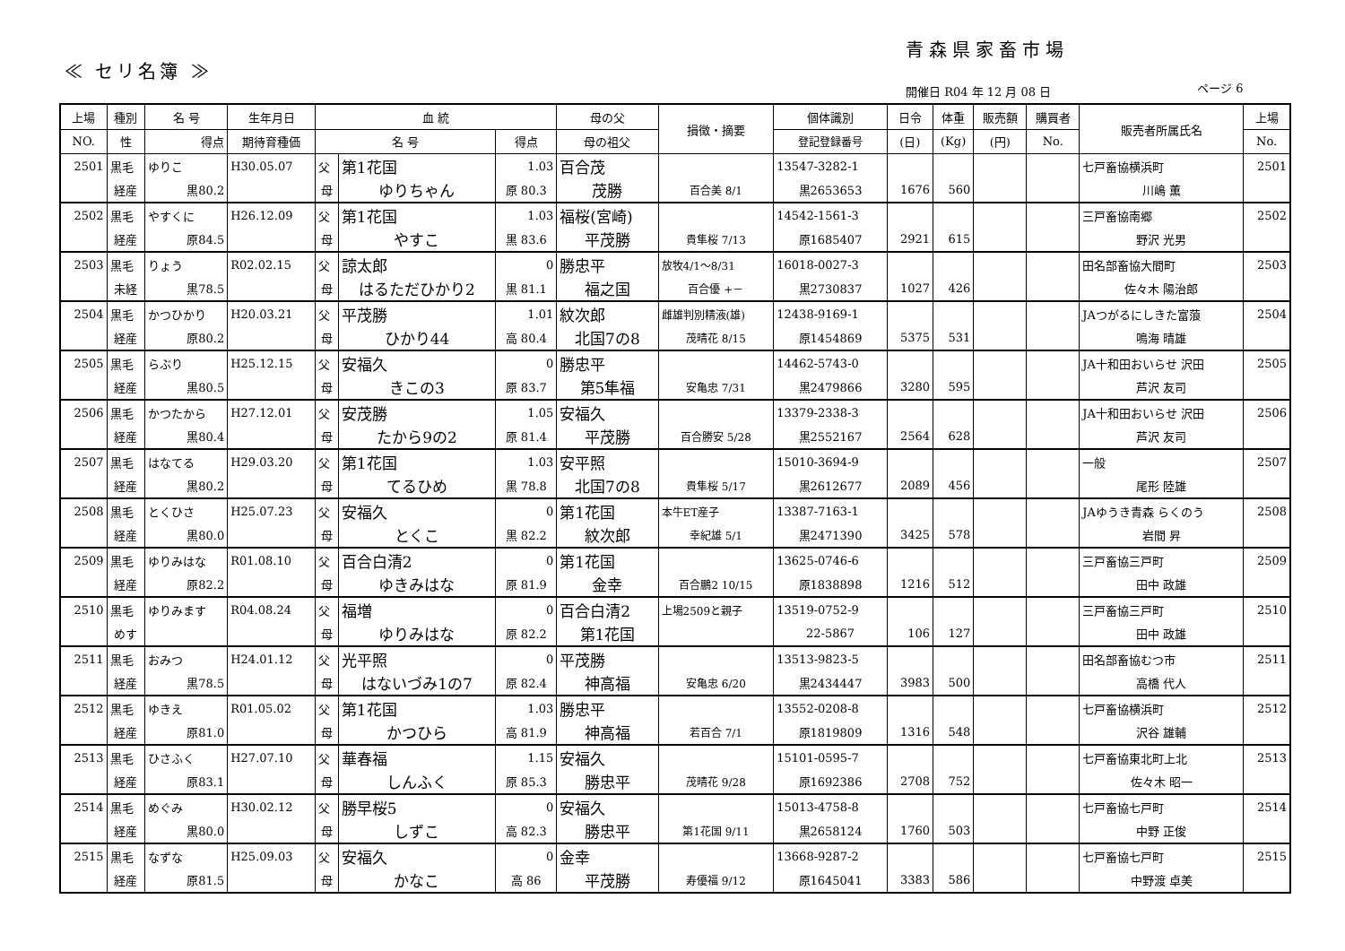青森県家畜市場
≪ セリ名簿 ≫
開催日 R04 年 12 月 08 日 ページ 6
| 上場 | 種別 | 名 号 | 生年月日 | 血 統 | | | 母の父 | 損徴・摘要 | 個体識別 | 日令 | 体重 | 販売額 | 購買者 | 販売者所属氏名 | 上場 |
| --- | --- | --- | --- | --- | --- | --- | --- | --- | --- | --- | --- | --- | --- | --- | --- |
| NO. | 性 | 得点 | 期待育種価 | 名 号 | | 得点 | 母の祖父 | | 登記登録番号 | (日) | (Kg) | (円) | No. | | No. |
| 2501 | 黒毛 | ゆりこ | H30.05.07 | 父 | 第1花国 | 1.03 | 百合茂 | | 13547-3282-1 | | | | | 七戸畜協横浜町 | 2501 |
| | 経産 | 黒80.2 | | 母 | ゆりちゃん | 原 80.3 | 茂勝 | 百合美 8/1 | 黒2653653 | 1676 | 560 | | | 川嶋 薫 | |
| 2502 | 黒毛 | やすくに | H26.12.09 | 父 | 第1花国 | 1.03 | 福桜(宮崎) | | 14542-1561-3 | | | | | 三戸畜協南郷 | 2502 |
| | 経産 | 原84.5 | | 母 | やすこ | 黒 83.6 | 平茂勝 | 貴隼桜 7/13 | 原1685407 | 2921 | 615 | | | 野沢 光男 | |
| 2503 | 黒毛 | りょう | R02.02.15 | 父 | 諒太郎 | 0 | 勝忠平 | 放牧4/1～8/31 | 16018-0027-3 | | | | | 田名部畜協大間町 | 2503 |
| | 未経 | 黒78.5 | | 母 | はるただひかり2 | 黒 81.1 | 福之国 | 百合優 +－ | 黒2730837 | 1027 | 426 | | | 佐々木 陽治郎 | |
| 2504 | 黒毛 | かつひかり | H20.03.21 | 父 | 平茂勝 | 1.01 | 紋次郎 | 雌雄判別精液(雄) | 12438-9169-1 | | | | | JAつがるにしきた富蒗 | 2504 |
| | 経産 | 原80.2 | | 母 | ひかり44 | 高 80.4 | 北国7の8 | 茂晴花 8/15 | 原1454869 | 5375 | 531 | | | 鳴海 晴雄 | |
| 2505 | 黒毛 | らぶり | H25.12.15 | 父 | 安福久 | 0 | 勝忠平 | | 14462-5743-0 | | | | | JA十和田おいらせ 沢田 | 2505 |
| | 経産 | 黒80.5 | | 母 | きこの3 | 原 83.7 | 第5隼福 | 安亀忠 7/31 | 黒2479866 | 3280 | 595 | | | 芦沢 友司 | |
| 2506 | 黒毛 | かつたから | H27.12.01 | 父 | 安茂勝 | 1.05 | 安福久 | | 13379-2338-3 | | | | | JA十和田おいらせ 沢田 | 2506 |
| | 経産 | 黒80.4 | | 母 | たから9の2 | 原 81.4 | 平茂勝 | 百合勝安 5/28 | 黒2552167 | 2564 | 628 | | | 芦沢 友司 | |
| 2507 | 黒毛 | はなてる | H29.03.20 | 父 | 第1花国 | 1.03 | 安平照 | | 15010-3694-9 | | | | | 一般 | 2507 |
| | 経産 | 黒80.2 | | 母 | てるひめ | 黒 78.8 | 北国7の8 | 貴隼桜 5/17 | 黒2612677 | 2089 | 456 | | | 尾形 陸雄 | |
| 2508 | 黒毛 | とくひさ | H25.07.23 | 父 | 安福久 | 0 | 第1花国 | 本牛ET産子 | 13387-7163-1 | | | | | JAゆうき青森 らくのう | 2508 |
| | 経産 | 黒80.0 | | 母 | とくこ | 黒 82.2 | 紋次郎 | 幸紀雄 5/1 | 黒2471390 | 3425 | 578 | | | 岩間 昇 | |
| 2509 | 黒毛 | ゆりみはな | R01.08.10 | 父 | 百合白清2 | 0 | 第1花国 | | 13625-0746-6 | | | | | 三戸畜協三戸町 | 2509 |
| | 経産 | 原82.2 | | 母 | ゆきみはな | 原 81.9 | 金幸 | 百合鵬2 10/15 | 原1838898 | 1216 | 512 | | | 田中 政雄 | |
| 2510 | 黒毛 | ゆりみます | R04.08.24 | 父 | 福増 | 0 | 百合白清2 | 上場2509と親子 | 13519-0752-9 | | | | | 三戸畜協三戸町 | 2510 |
| | めす | | | 母 | ゆりみはな | 原 82.2 | 第1花国 | | 22-5867 | 106 | 127 | | | 田中 政雄 | |
| 2511 | 黒毛 | おみつ | H24.01.12 | 父 | 光平照 | 0 | 平茂勝 | | 13513-9823-5 | | | | | 田名部畜協むつ市 | 2511 |
| | 経産 | 黒78.5 | | 母 | はないづみ1の7 | 原 82.4 | 神高福 | 安亀忠 6/20 | 黒2434447 | 3983 | 500 | | | 高橋 代人 | |
| 2512 | 黒毛 | ゆきえ | R01.05.02 | 父 | 第1花国 | 1.03 | 勝忠平 | | 13552-0208-8 | | | | | 七戸畜協横浜町 | 2512 |
| | 経産 | 原81.0 | | 母 | かつひら | 高 81.9 | 神高福 | 若百合 7/1 | 原1819809 | 1316 | 548 | | | 沢谷 雄輔 | |
| 2513 | 黒毛 | ひさふく | H27.07.10 | 父 | 華春福 | 1.15 | 安福久 | | 15101-0595-7 | | | | | 七戸畜協東北町上北 | 2513 |
| | 経産 | 原83.1 | | 母 | しんふく | 原 85.3 | 勝忠平 | 茂晴花 9/28 | 原1692386 | 2708 | 752 | | | 佐々木 昭一 | |
| 2514 | 黒毛 | めぐみ | H30.02.12 | 父 | 勝早桜5 | 0 | 安福久 | | 15013-4758-8 | | | | | 七戸畜協七戸町 | 2514 |
| | 経産 | 黒80.0 | | 母 | しずこ | 高 82.3 | 勝忠平 | 第1花国 9/11 | 黒2658124 | 1760 | 503 | | | 中野 正俊 | |
| 2515 | 黒毛 | なずな | H25.09.03 | 父 | 安福久 | 0 | 金幸 | | 13668-9287-2 | | | | | 七戸畜協七戸町 | 2515 |
| | 経産 | 原81.5 | | 母 | かなこ | 高 86 | 平茂勝 | 寿優福 9/12 | 原1645041 | 3383 | 586 | | | 中野渡 卓美 | |